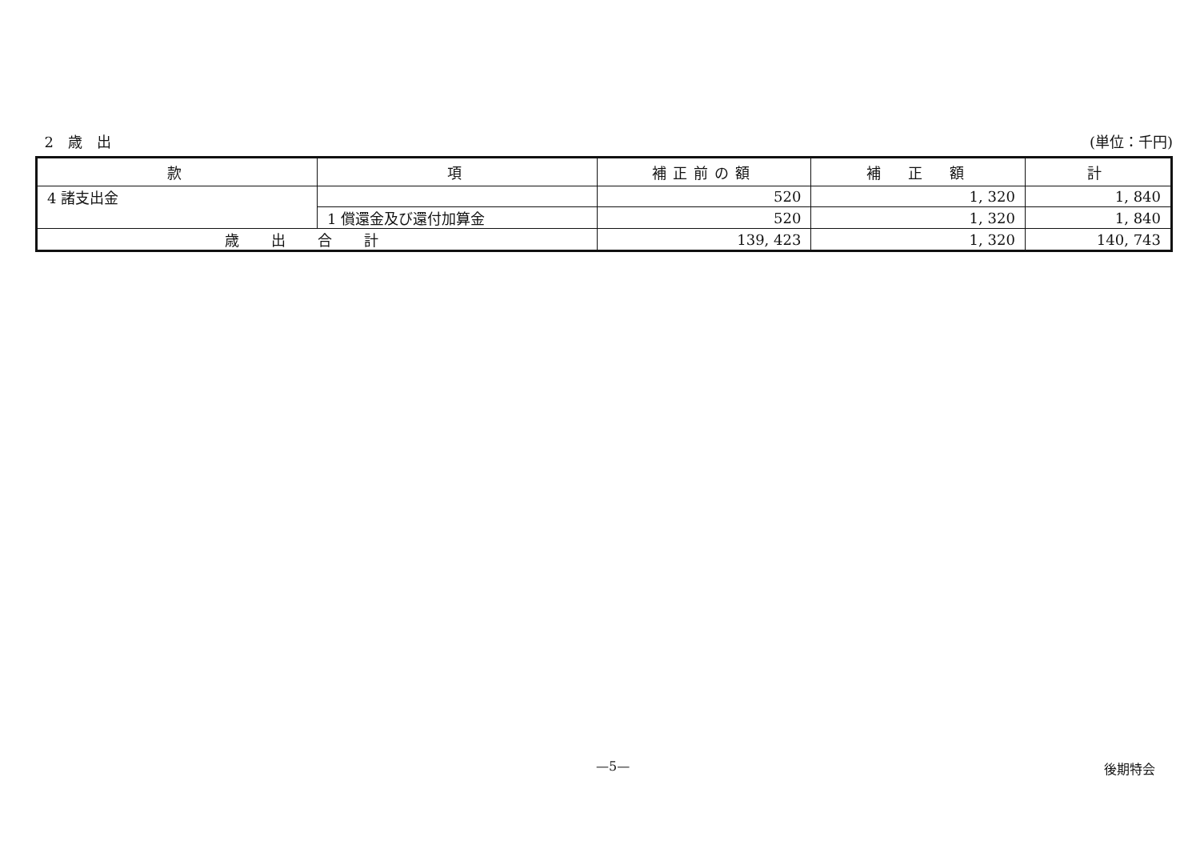2　歳　出 (単位：千円)
| 款 | 項 | 補正前の額 | 補 正 額 | 計 |
| --- | --- | --- | --- | --- |
| 4 諸支出金 | | 520 | 1, 320 | 1, 840 |
| | 1 償還金及び還付加算金 | 520 | 1, 320 | 1, 840 |
| 歳出合計 | | 139, 423 | 1, 320 | 140, 743 |
—5— 後期特会